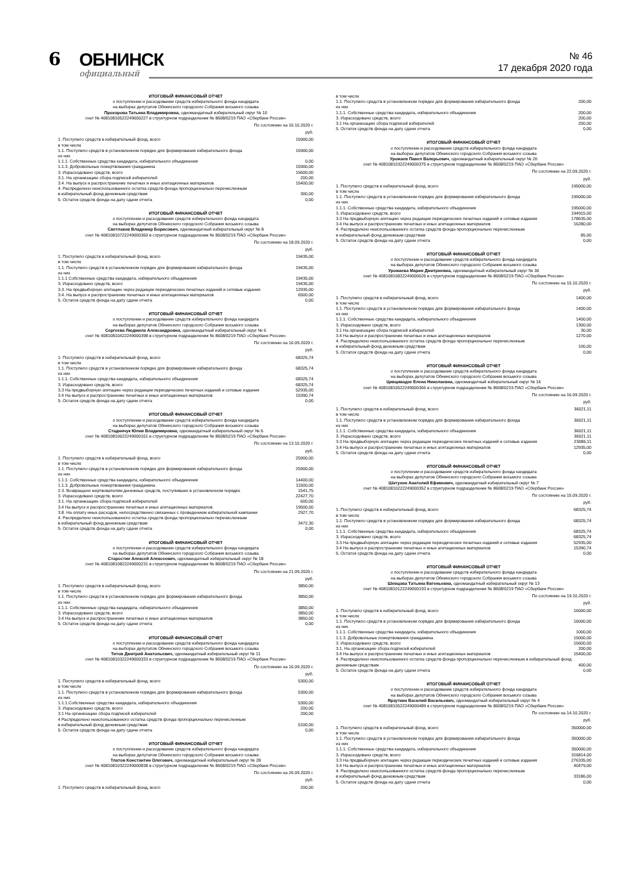6 ОБНИНСК
официальный
№ 46
17 декабря 2020 года
ИТОГОВЫЙ ФИНАНСОВЫЙ ОТЧЕТ
о поступлении и расходовании средств избирательного фонда кандидата
на выборах депутатов Обнинского городского Собрания восьмого созыва
Прохорова Татьяна Владимировна, одномандатный избирательный округ № 10
счет № 40810810522249000227 в структурном подразделении № 8608/0219 ПАО «Сбербанк России»
По состоянию на 16.10.2020 г.
руб.
1. Поступило средств в избирательный фонд, всего 15900,00
в том числе
1.1. Поступило средств в установленном порядке для формирования избирательного фонда 15900,00
из них
1.1.1. Собственные средства кандидата, избирательного объединения 0,00
1.1.3. Добровольные пожертвования гражданина 15900,00
3. Израсходовано средств, всего 15600,00
3.1. На организацию сбора подписей избирателей 200,00
3.4. На выпуск и распространение печатных и иных агитационных материалов 15400,00
4. Распределено неиспользованного остатка средств фонда пропорционально перечисленным
в избирательный фонд денежным средствам 300,00
5. Остаток средств фонда на дату сдачи отчета 0,00
ИТОГОВЫЙ ФИНАНСОВЫЙ ОТЧЕТ
о поступлении и расходовании средств избирательного фонда кандидата
на выборах депутатов Обнинского городского Собрания восьмого созыва
Светлаков Владимир Борисович, одномандатный избирательный округ № 8
счет № 40810810722249000360 в структурном подразделении № 8608/0219 ПАО «Сбербанк России»
По состоянию на 18.09.2020 г.
руб.
1. Поступило средств в избирательный фонд, всего 19435,00
в том числе
1.1. Поступило средств в установленном порядке для формирования избирательного фонда 19435,00
из них
1.1.1 Собственные средства кандидата, избирательного объединения 19435,00
3. Израсходовано средств, всего 19435,00
3.3. На предвыборную агитацию через редакции периодических печатных изданий и сетевые издания 12935,00
3.4. На выпуск и распространение печатных и иных агитационных материалов 6500,00
5. Остаток средств фонда на дату сдачи отчета 0,00
ИТОГОВЫЙ ФИНАНСОВЫЙ ОТЧЕТ
о поступлении и расходовании средств избирательного фонда кандидата
на выборах депутатов Обнинского городского Собрания восьмого созыва
Сергеева Людмила Александровна, одномандатный избирательный округ № 6
счет № 40810810422249000398 в структурном подразделении № 8608/0219 ПАО «Сбербанк России»
По состоянию на 16.09.2020 г.
руб.
1. Поступило средств в избирательный фонд, всего 68325,74
в том числе
1.1. Поступило средств в установленном порядке для формирования избирательного фонда 68325,74
из них
1.1.1. Собственные средства кандидата, избирательного объединения 68325,74
3. Израсходовано средств, всего 68325,74
3.3 На предвыборную агитацию через редакции периодических печатных изданий и сетевые издания 52935,00
3.4 На выпуск и распространение печатных и иных агитационных материалов 15390,74
5. Остаток средств фонда на дату сдачи отчета 0,00
ИТОГОВЫЙ ФИНАНСОВЫЙ ОТЧЕТ
о поступлении и расходовании средств избирательного фонда кандидата
на выборах депутатов Обнинского городского Собрания восьмого созыва
Стадничук Юлия Владимировна, одномандатный избирательный округ № 6
счет № 40810810622249000161 в структурном подразделении № 8608/0219 ПАО «Сбербанк России»
По состоянию на 13.10.2020 г.
руб.
1. Поступило средств в избирательный фонд, всего 25900,00
в том числе
1.1. Поступило средств в установленном порядке для формирования избирательного фонда 25900,00
из них
1.1.1. Собственные средства кандидата, избирательного объединения 14400,00
1.1.3. Добровольные пожертвования гражданина 11500,00
2.3. Возвращено жертвователям денежных средств, поступивших в установленном порядке 1541,75
3. Израсходовано средств, всего 22427,70
3.1. На организацию сбора подписей избирателей 600,00
3.4 На выпуск и распространение печатных и иных агитационных материалов 19500,00
3.8. На оплату иных расходов, непосредственно связанных с проведением избирательной кампании 2927,70
4. Распределено неиспользованного остатка средств фонда пропорционально перечисленным
в избирательный фонд денежным средствам 3472,30
5. Остаток средств фонда на дату сдачи отчета 0,00
ИТОГОВЫЙ ФИНАНСОВЫЙ ОТЧЕТ
о поступлении и расходовании средств избирательного фонда кандидата
на выборах депутатов Обнинского городского Собрания восьмого созыва
Старостин Алексей Алексеевич, одномандатный избирательный округ № 18
счет № 40810810822249000231 в структурном подразделении № 8608/0219 ПАО «Сбербанк России»
По состоянию на 21.09.2020 г.
руб.
1. Поступило средств в избирательный фонд, всего 3850,00
в том числе
1.1. Поступило средств в установленном порядке для формирования избирательного фонда 3850,00
из них
1.1.1. Собственные средства кандидата, избирательного объединения 3850,00
3. Израсходовано средств, всего 3850,00
3.4 На выпуск и распространение печатных и иных агитационных материалов 3850,00
5. Остаток средств фонда на дату сдачи отчета 0,00
ИТОГОВЫЙ ФИНАНСОВЫЙ ОТЧЕТ
о поступлении и расходовании средств избирательного фонда кандидата
на выборах депутатов Обнинского городского Собрания восьмого созыва
Титов Дмитрий Анатольевич, одномандатный избирательный округ № 11
счет № 40810810322249000333 в структурном подразделении № 8608/0219 ПАО «Сбербанк России»
По состоянию на 16.09.2020 г.
руб.
1. Поступило средств в избирательный фонд, всего 5300,00
в том числе
1.1. Поступило средств в установленном порядке для формирования избирательного фонда 5300,00
из них
1.1.1.Собственные средства кандидата, избирательного объединения 5300,00
3. Израсходовано средств, всего 200,00
3.1 На организацию сбора подписей избирателей 200,00
4 Распределено неиспользованного остатка средств фонда пропорционально перечисленным
в избирательный фонд денежным средствам 5100,00
5. Остаток средств фонда на дату сдачи отчета 0,00
ИТОГОВЫЙ ФИНАНСОВЫЙ ОТЧЕТ
о поступлении и расходовании средств избирательного фонда кандидата
на выборах депутатов Обнинского городского Собрания восьмого созыва
Тлатов Константин Олегович, одномандатный избирательный округ № 28
счет № 40810810322249000838 в структурном подразделении № 8608/0219 ПАО «Сбербанк России»
По состоянию на 26.09.2020 г.
руб.
1. Поступило средств в избирательный фонд, всего 200,00
в том числе
1.1. Поступило средств в установленном порядке для формирования избирательного фонда 200,00
из них
1.1.1. Собственные средства кандидата, избирательного объединения 200,00
3. Израсходовано средств, всего 200,00
3.1 На организацию сбора подписей избирателей 200,00
5. Остаток средств фонда на дату сдачи отчета 0,00
ИТОГОВЫЙ ФИНАНСОВЫЙ ОТЧЕТ
о поступлении и расходовании средств избирательного фонда кандидата
на выборах депутатов Обнинского городского Собрания восьмого созыва
Урожаев Павел Валерьевич, одномандатный избирательный округ № 20
счет № 40810810322249000375 в структурном подразделении № 8608/0219 ПАО «Сбербанк России»
По состоянию на 22.09.2020 г.
руб.
1. Поступило средств в избирательный фонд, всего 195000,00
в том числе
1.1. Поступило средств в установленном порядке для формирования избирательного фонда 195000,00
из них
1.1.1. Собственные средства кандидата, избирательного объединения 195000,00
3. Израсходовано средств, всего 194915,00
3.3 На предвыборную агитацию через редакции периодических печатных изданий и сетевые издания 178635,00
3.4 На выпуск и распространение печатных и иных агитационных материалов 16280,00
4. Распределено неиспользованного остатка средств фонда пропорционально перечисленным
в избирательный фонд денежным средствам 85,00
5. Остаток средств фонда на дату сдачи отчета 0,00
ИТОГОВЫЙ ФИНАНСОВЫЙ ОТЧЕТ
о поступлении и расходовании средств избирательного фонда кандидата
на выборах депутатов Обнинского городского Собрания восьмого созыва
Урожаева Мария Дмитриевна, одномандатный избирательный округ № 30
счет № 40810810822249000626 в структурном подразделении № 8608/0219 ПАО «Сбербанк России»
По состоянию на 15.10.2020 г.
руб.
1. Поступило средств в избирательный фонд, всего 1400,00
в том числе
1.1. Поступило средств в установленном порядке для формирования избирательного фонда 1400,00
из них
1.1.1. Собственные средства кандидата, избирательного объединения 1400,00
3. Израсходовано средств, всего 1300,00
3.1 На организацию сбора подписей избирателей 30,00
3.4 На выпуск и распространение печатных и иных агитационных материалов 1270,00
4. Распределено неиспользованного остатка средств фонда пропорционально перечисленным
в избирательный фонд денежным средствам 100,00
5. Остаток средств фонда на дату сдачи отчета 0,00
ИТОГОВЫЙ ФИНАНСОВЫЙ ОТЧЕТ
о поступлении и расходовании средств избирательного фонда кандидата
на выборах депутатов Обнинского городского Собрания восьмого созыва
Цивцивадзе Елена Николаевна, одномандатный избирательный округ № 16
счет № 40810810522249000366 в структурном подразделении № 8608/0219 ПАО «Сбербанк России»
По состоянию на 16.09.2020 г.
руб.
1. Поступило средств в избирательный фонд, всего 36021,11
в том числе
1.1. Поступило средств в установленном порядке для формирования избирательного фонда 36021,11
из них
1.1.1. Собственные средства кандидата, избирательного объединения 36021,11
3. Израсходовано средств, всего 36021,11
3.3 На предвыборную агитацию через редакции периодических печатных изданий и сетевые издания 23086,11
3.4 На выпуск и распространение печатных и иных агитационных материалов 12935,00
5. Остаток средств фонда на дату сдачи отчета 0,00
ИТОГОВЫЙ ФИНАНСОВЫЙ ОТЧЕТ
о поступлении и расходовании средств избирательного фонда кандидата
на выборах депутатов Обнинского городского Собрания восьмого созыва
Шатухин Анатолий Ефимович, одномандатный избирательный округ № 7
счет № 40810810222249000352 в структурном подразделении № 8608/0219 ПАО «Сбербанк России»
По состоянию на 15.09.2020 г.
руб.
1. Поступило средств в избирательный фонд, всего 68325,74
в том числе
1.1. Поступило средств в установленном порядке для формирования избирательного фонда 68325,74
из них
1.1.1. Собственные средства кандидата, избирательного объединения 68325,74
3. Израсходовано средств, всего 68325,74
3.3 На предвыборную агитацию через редакции периодических печатных изданий и сетевые издания 52935,00
3.4 На выпуск и распространение печатных и иных агитационных материалов 15390,74
5. Остаток средств фонда на дату сдачи отчета 0,00
ИТОГОВЫЙ ФИНАНСОВЫЙ ОТЧЕТ
о поступлении и расходовании средств избирательного фонда кандидата
на выборах депутатов Обнинского городского Собрания восьмого созыва
Шевцова Татьяна Евгеньевна, одномандатный избирательный округ № 13
счет № 40810810122249000193 в структурном подразделении № 8608/0219 ПАО «Сбербанк России»
По состоянию на 19.10.2020 г.
руб.
1. Поступило средств в избирательный фонд, всего 16000,00
в том числе
1.1. Поступило средств в установленном порядке для формирования избирательного фонда 16000,00
из них
1.1.1. Собственные средства кандидата, избирательного объединения 1000,00
1.1.3. Добровольные пожертвования гражданина 15000,00
3. Израсходовано средств, всего 15600,00
3.1. На организацию сбора подписей избирателей 200,00
3.4 На выпуск и распространение печатных и иных агитационных материалов 15400,00
4. Распределено неиспользованного остатка средств фонда пропорционально перечисленным в избирательный фонд
денежным средствам 400,00
5. Остаток средств фонда на дату сдачи отчета 0,00
ИТОГОВЫЙ ФИНАНСОВЫЙ ОТЧЕТ
о поступлении и расходовании средств избирательного фонда кандидата
на выборах депутатов Обнинского городского Собрания восьмого созыва
Ярзуткин Василий Васильевич, одномандатный избирательный округ № 4
счет № 40810810522249000489 в структурном подразделении № 8608/0219 ПАО «Сбербанк России»
По состоянию на 14.10.2020 г.
руб.
1. Поступило средств в избирательный фонд, всего 350000,00
в том числе
1.1. Поступило средств в установленном порядке для формирования избирательного фонда 350000,00
из них
1.1.1. Собственные средства кандидата, избирательного объединения 350000,00
3. Израсходовано средств, всего 316814,00
3.3 На предвыборную агитацию через редакции периодических печатных изданий и сетевые издания 276335,00
3.4 На выпуск и распространение печатных и иных агитационных материалов 40479,00
4. Распределено неиспользованного остатка средств фонда пропорционально перечисленным
в избирательный фонд денежным средствам 33186,00
5. Остаток средств фонда на дату сдачи отчета 0,00